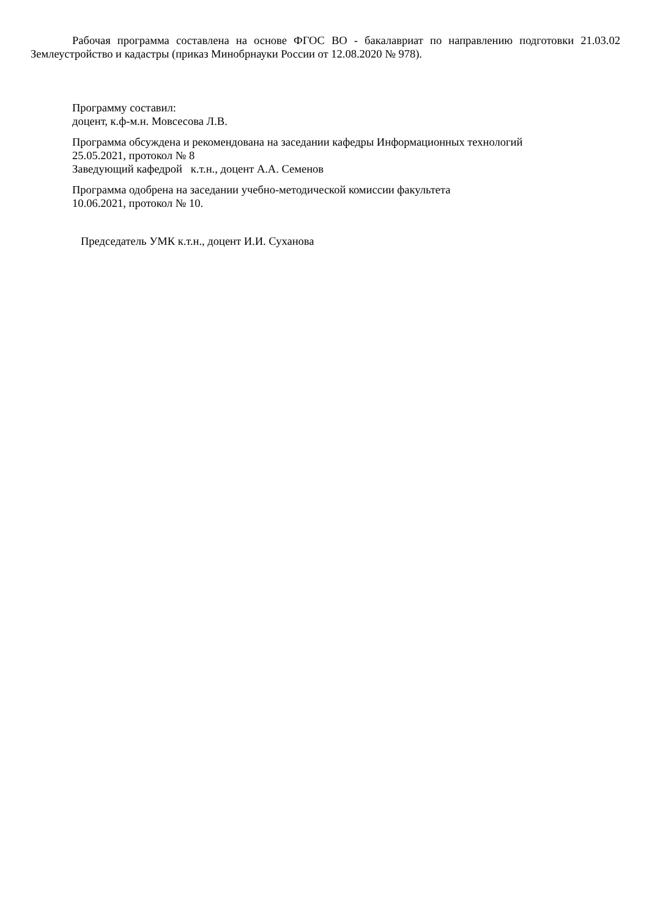Рабочая программа составлена на основе ФГОС ВО - бакалавриат по направлению подготовки 21.03.02 Землеустройство и кадастры (приказ Минобрнауки России от 12.08.2020 № 978).
Программу составил:
доцент, к.ф-м.н. Мовсесова Л.В.
Программа обсуждена и рекомендована на заседании кафедры Информационных технологий
25.05.2021, протокол № 8
Заведующий кафедрой к.т.н., доцент А.А. Семенов
Программа одобрена на заседании учебно-методической комиссии факультета
10.06.2021, протокол № 10.
Председатель УМК к.т.н., доцент И.И. Суханова